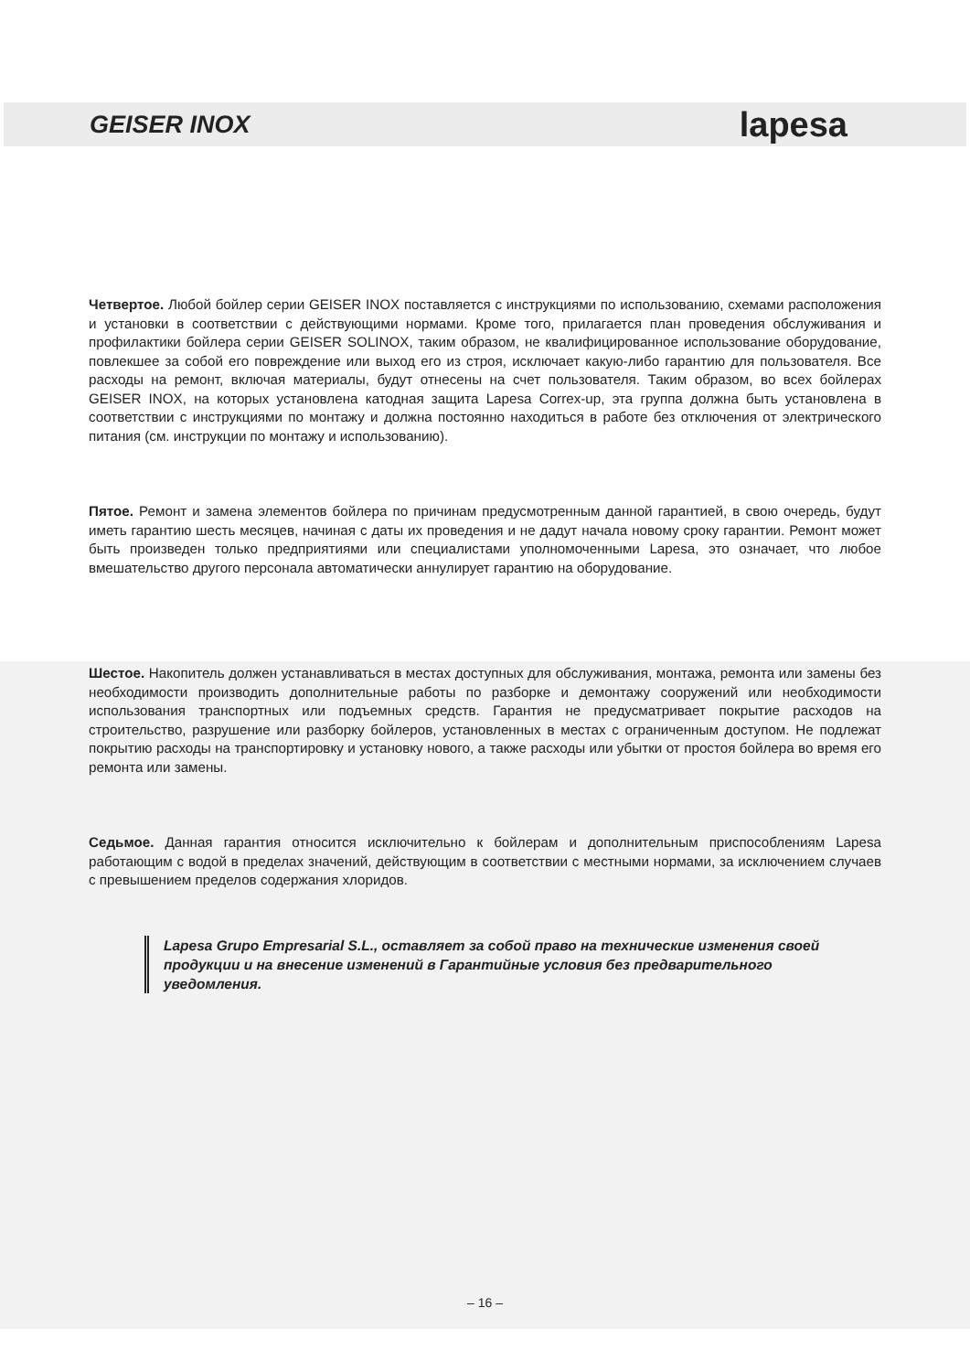GEISER INOX lapesa
Четвертое. Любой бойлер серии GEISER INOX поставляется с инструкциями по использованию, схемами расположения и установки в соответствии с действующими нормами. Кроме того, прилагается план проведения обслуживания и профилактики бойлера серии GEISER SOLINOX, таким образом, не квалифицированное использование оборудование, повлекшее за собой его повреждение или выход его из строя, исключает какую-либо гарантию для пользователя. Все расходы на ремонт, включая материалы, будут отнесены на счет пользователя. Таким образом, во всех бойлерах GEISER INOX, на которых установлена катодная защита Lapesa Correx-up, эта группа должна быть установлена в соответствии с инструкциями по монтажу и должна постоянно находиться в работе без отключения от электрического питания (см. инструкции по монтажу и использованию).
Пятое. Ремонт и замена элементов бойлера по причинам предусмотренным данной гарантией, в свою очередь, будут иметь гарантию шесть месяцев, начиная с даты их проведения и не дадут начала новому сроку гарантии. Ремонт может быть произведен только предприятиями или специалистами уполномоченными Lapesa, это означает, что любое вмешательство другого персонала автоматически аннулирует гарантию на оборудование.
Шестое. Накопитель должен устанавливаться в местах доступных для обслуживания, монтажа, ремонта или замены без необходимости производить дополнительные работы по разборке и демонтажу сооружений или необходимости использования транспортных или подъемных средств. Гарантия не предусматривает покрытие расходов на строительство, разрушение или разборку бойлеров, установленных в местах с ограниченным доступом. Не подлежат покрытию расходы на транспортировку и установку нового, а также расходы или убытки от простоя бойлера во время его ремонта или замены.
Седьмое. Данная гарантия относится исключительно к бойлерам и дополнительным приспособлениям Lapesa работающим с водой в пределах значений, действующим в соответствии с местными нормами, за исключением случаев с превышением пределов содержания хлоридов.
Lapesa Grupo Empresarial S.L., оставляет за собой право на технические изменения своей продукции и на внесение изменений в Гарантийные условия без предварительного уведомления.
– 16 –